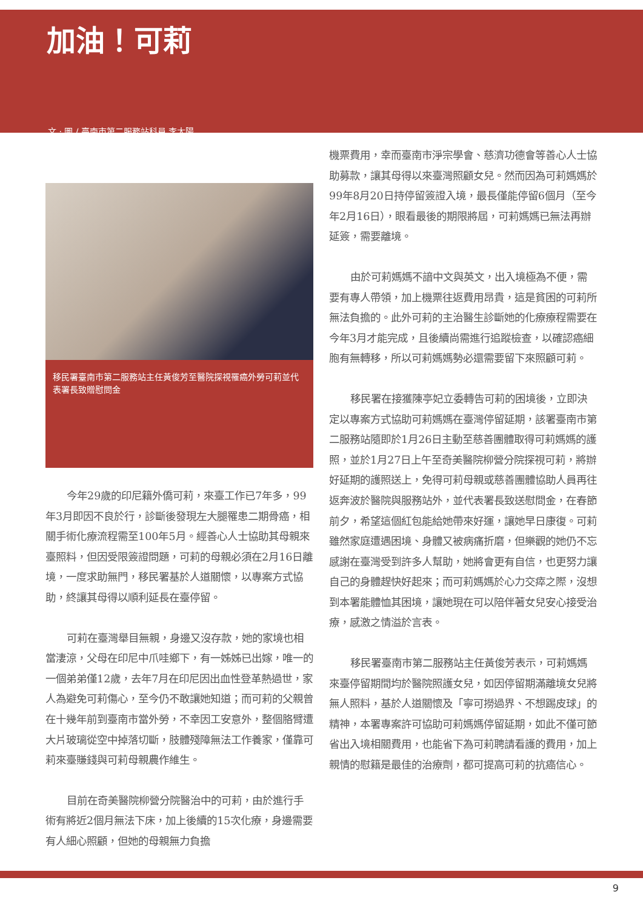加油！可莉
文 · 圖 / 臺南市第二服務站科員 李太陽
移民署臺南市第二服務站主任黃俊芳至醫院探視罹癌外勞可莉並代表署長致贈慰問金
今年29歲的印尼籍外僑可莉，來臺工作已7年多，99年3月即因不良於行，診斷後發現左大腿罹患二期骨癌，相關手術化療流程需至100年5月。經善心人士協助其母親來臺照料，但因受限簽證問題，可莉的母親必須在2月16日離境，一度求助無門，移民署基於人道關懷，以專案方式協助，終讓其母得以順利延長在臺停留。
可莉在臺灣舉目無親，身邊又沒存款，她的家境也相當淒涼，父母在印尼中爪哇鄉下，有一姊姊已出嫁，唯一的一個弟弟僅12歲，去年7月在印尼因出血性登革熱過世，家人為避免可莉傷心，至今仍不敢讓她知道；而可莉的父親曾在十幾年前到臺南市當外勞，不幸因工安意外，整個胳臂遭大片玻璃從空中掉落切斷，肢體殘障無法工作養家，僅靠可莉來臺賺錢與可莉母親農作維生。
目前在奇美醫院柳營分院醫治中的可莉，由於進行手術有將近2個月無法下床，加上後續的15次化療，身邊需要有人細心照顧，但她的母親無力負擔
機票費用，幸而臺南市淨宗學會、慈濟功德會等善心人士協助募款，讓其母得以來臺灣照顧女兒。然而因為可莉媽媽於99年8月20日持停留簽證入境，最長僅能停留6個月（至今年2月16日），眼看最後的期限將屆，可莉媽媽已無法再辦延簽，需要離境。
由於可莉媽媽不諳中文與英文，出入境極為不便，需要有專人帶領，加上機票往返費用昂貴，這是貧困的可莉所無法負擔的。此外可莉的主治醫生診斷她的化療療程需要在今年3月才能完成，且後續尚需進行追蹤檢查，以確認癌細胞有無轉移，所以可莉媽媽勢必還需要留下來照顧可莉。
移民署在接獲陳亭妃立委轉告可莉的困境後，立即決定以專案方式協助可莉媽媽在臺灣停留延期，該署臺南市第二服務站隨即於1月26日主動至慈善團體取得可莉媽媽的護照，並於1月27日上午至奇美醫院柳營分院探視可莉，將辦好延期的護照送上，免得可莉母親或慈善團體協助人員再往返奔波於醫院與服務站外，並代表署長致送慰問金，在春節前夕，希望這個紅包能給她帶來好運，讓她早日康復。可莉雖然家庭遭遇困境、身體又被病痛折磨，但樂觀的她仍不忘感謝在臺灣受到許多人幫助，她將會更有自信，也更努力讓自己的身體趕快好起來；而可莉媽媽於心力交瘁之際，沒想到本署能體恤其困境，讓她現在可以陪伴著女兒安心接受治療，感激之情溢於言表。
移民署臺南市第二服務站主任黃俊芳表示，可莉媽媽來臺停留期間均於醫院照護女兒，如因停留期滿離境女兒將無人照料，基於人道關懷及「寧可撈過界、不想踢皮球」的精神，本署專案許可協助可莉媽媽停留延期，如此不僅可節省出入境相關費用，也能省下為可莉聘請看護的費用，加上親情的慰籍是最佳的治療劑，都可提高可莉的抗癌信心。
9